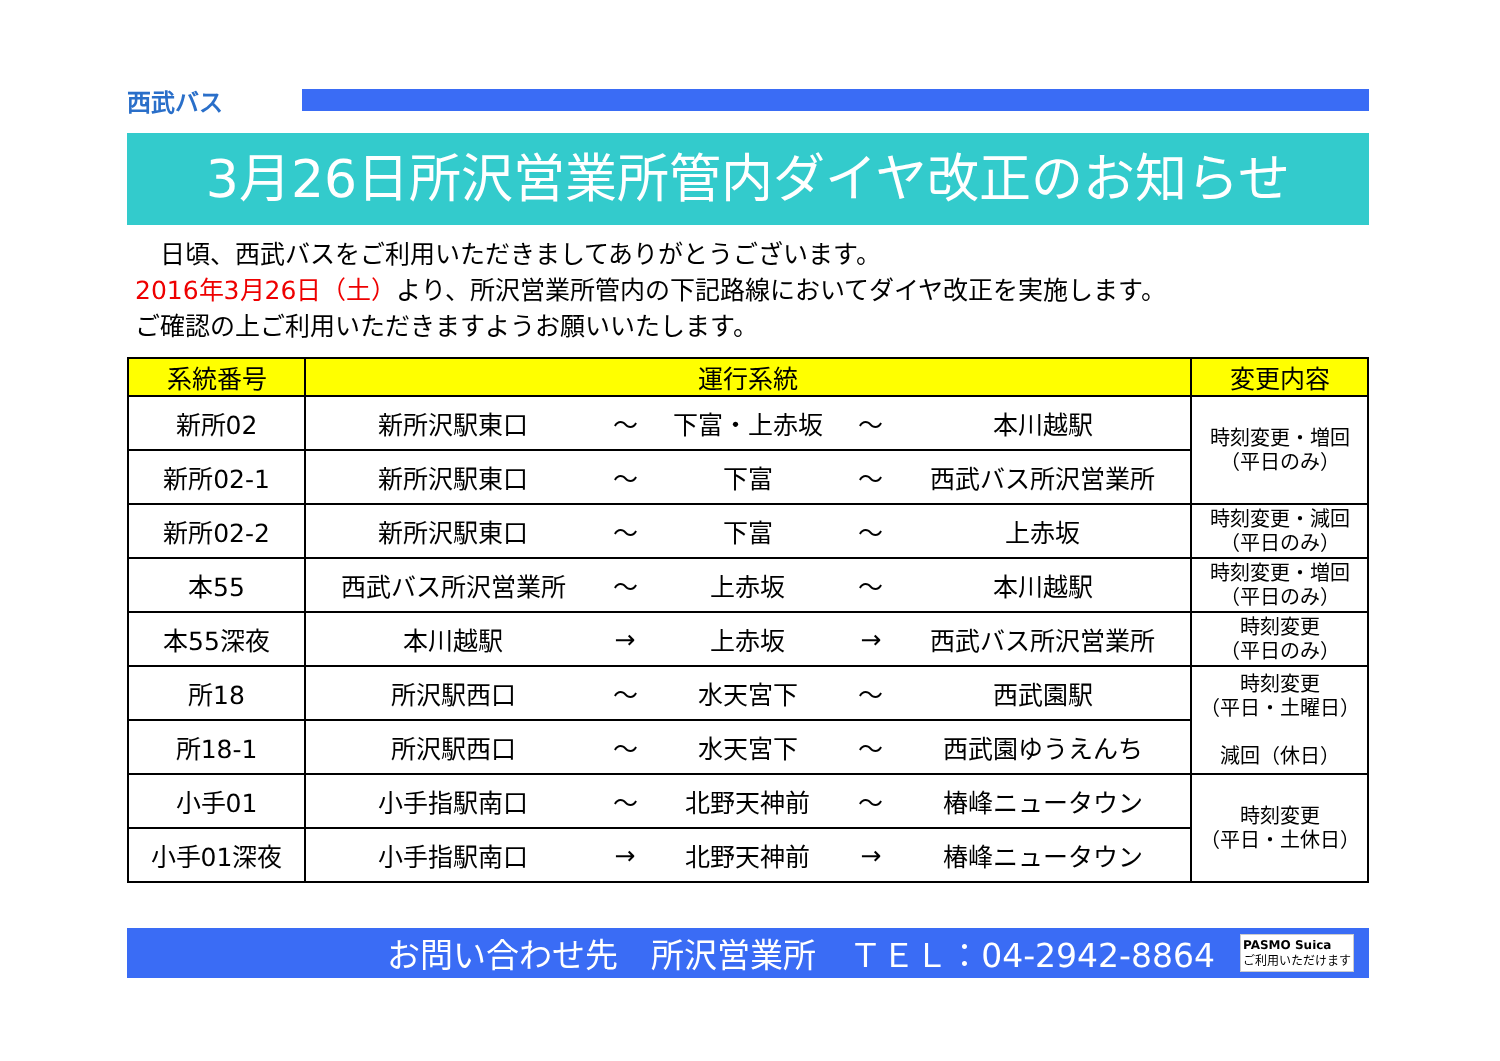西武バス
3月26日所沢営業所管内ダイヤ改正のお知らせ
　日頃、西武バスをご利用いただきましてありがとうございます。
2016年3月26日（土）より、所沢営業所管内の下記路線においてダイヤ改正を実施します。
ご確認の上ご利用いただきますようお願いいたします。
| 系統番号 | 運行系統 | | | | | 変更内容 |
| --- | --- | --- | --- | --- | --- | --- |
| 新所02 | 新所沢駅東口 | ～ | 下富・上赤坂 | ～ | 本川越駅 | 時刻変更・増回 （平日のみ） |
| 新所02-1 | 新所沢駅東口 | ～ | 下富 | ～ | 西武バス所沢営業所 | |
| 新所02-2 | 新所沢駅東口 | ～ | 下富 | ～ | 上赤坂 | 時刻変更・減回 （平日のみ） |
| 本55 | 西武バス所沢営業所 | ～ | 上赤坂 | ～ | 本川越駅 | 時刻変更・増回 （平日のみ） |
| 本55深夜 | 本川越駅 | → | 上赤坂 | → | 西武バス所沢営業所 | 時刻変更 （平日のみ） |
| 所18 | 所沢駅西口 | ～ | 水天宮下 | ～ | 西武園駅 | 時刻変更 （平日・土曜日） 減回（休日） |
| 所18-1 | 所沢駅西口 | ～ | 水天宮下 | ～ | 西武園ゆうえんち | |
| 小手01 | 小手指駅南口 | ～ | 北野天神前 | ～ | 椿峰ニュータウン | 時刻変更 （平日・土休日） |
| 小手01深夜 | 小手指駅南口 | → | 北野天神前 | → | 椿峰ニュータウン | |
お問い合わせ先　所沢営業所　ＴＥＬ：04-2942-8864 PASMO Suica
ご利用いただけます